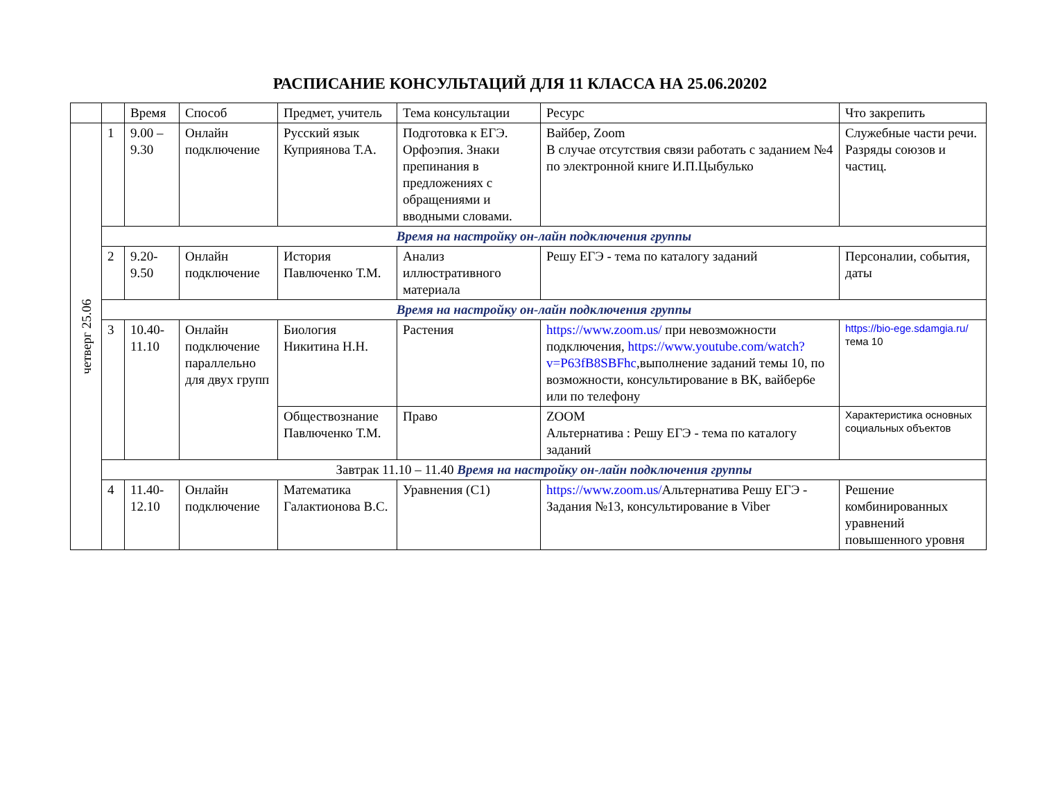РАСПИСАНИЕ КОНСУЛЬТАЦИЙ ДЛЯ 11 КЛАССА НА 25.06.20202
| | | Время | Способ | Предмет, учитель | Тема консультации | Ресурс | Что закрепить |
| --- | --- | --- | --- | --- | --- | --- | --- |
| четверг 25.06 | 1 | 9.00 – 9.30 | Онлайн подключение | Русский язык Куприянова Т.А. | Подготовка к ЕГЭ. Орфоэпия. Знаки препинания в предложениях с обращениями и вводными словами. | Вайбер, Zoom В случае отсутствия связи работать с заданием №4 по электронной книге И.П.Цыбулько | Служебные части речи. Разряды союзов и частиц. |
| | Время на настройку он-лайн подключения группы | | | | | | |
| | 2 | 9.20- 9.50 | Онлайн подключение | История Павлюченко Т.М. | Анализ иллюстративного материала | Решу ЕГЭ - тема по каталогу заданий | Персоналии, события, даты |
| | Время на настройку он-лайн подключения группы | | | | | | |
| | 3 | 10.40- 11.10 | Онлайн подключение параллельно для двух групп | Биология Никитина Н.Н. | Растения | https://www.zoom.us/ при невозможности подключения, https://www.youtube.com/watch?v=P63fB8SBFhc ,выполнение заданий темы 10, по возможности, консультирование в ВК, вайбер6е или по телефону | https://bio-ege.sdamgia.ru/ тема 10 |
| | | | | Обществознание Павлюченко Т.М. | Право | ZOOM Альтернатива : Решу ЕГЭ - тема по каталогу заданий | Характеристика основных социальных объектов |
| | Завтрак 11.10 – 11.40 Время на настройку он-лайн подключения группы | | | | | | |
| | 4 | 11.40- 12.10 | Онлайн подключение | Математика Галактионова В.С. | Уравнения (С1) | https://www.zoom.us/ Альтернатива Решу ЕГЭ - Задания №13, консультирование в Viber | Решение комбинированных уравнений повышенного уровня |